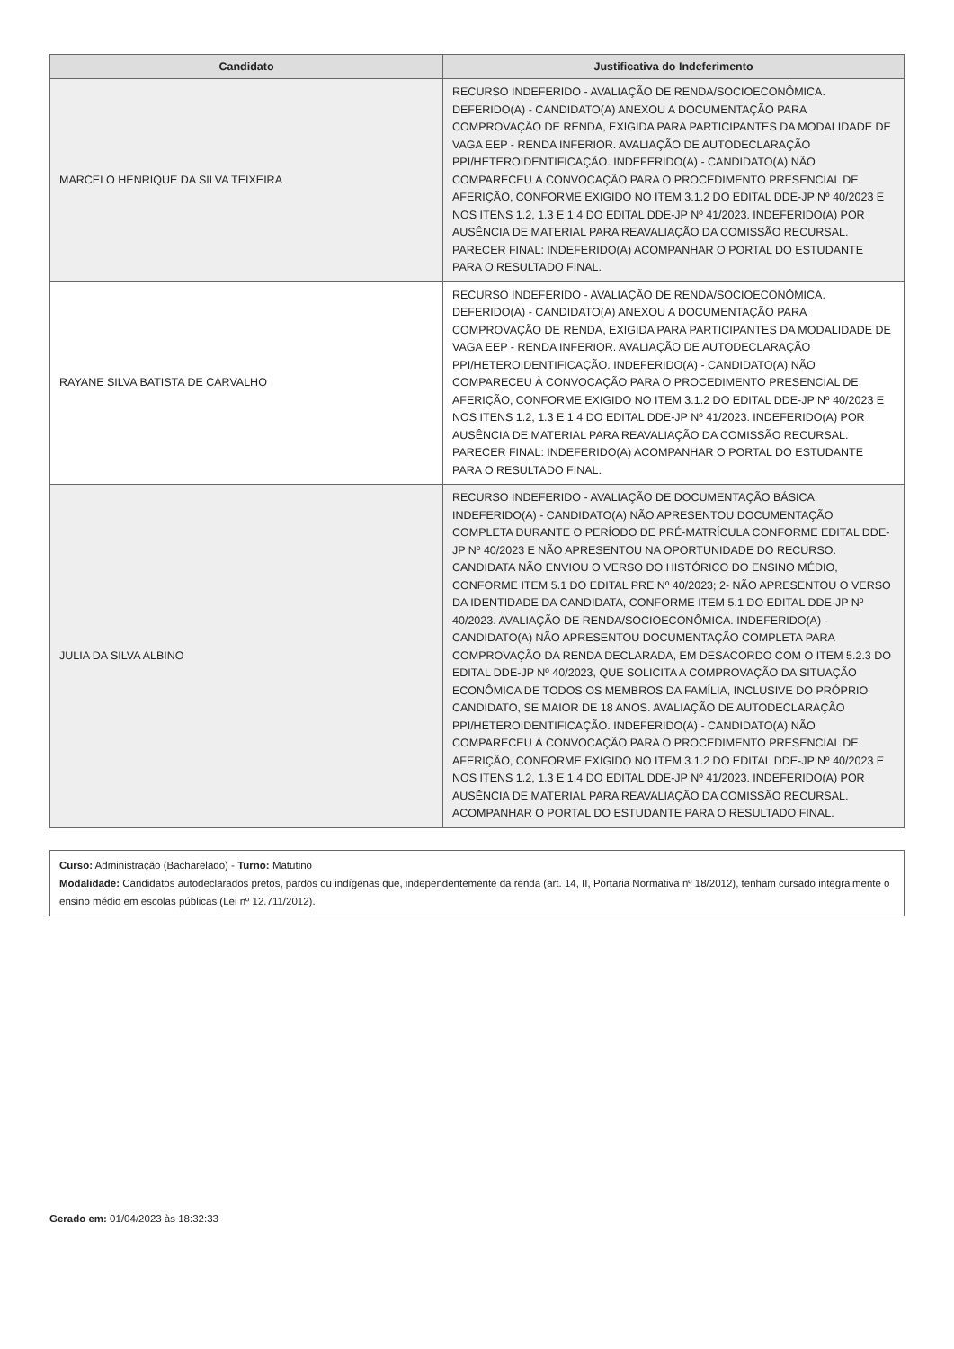| Candidato | Justificativa do Indeferimento |
| --- | --- |
| MARCELO HENRIQUE DA SILVA TEIXEIRA | RECURSO INDEFERIDO - AVALIAÇÃO DE RENDA/SOCIOECONÔMICA. DEFERIDO(A) - CANDIDATO(A) ANEXOU A DOCUMENTAÇÃO PARA COMPROVAÇÃO DE RENDA, EXIGIDA PARA PARTICIPANTES DA MODALIDADE DE VAGA EEP - RENDA INFERIOR. AVALIAÇÃO DE AUTODECLARAÇÃO PPI/HETEROIDENTIFICAÇÃO. INDEFERIDO(A) - CANDIDATO(A) NÃO COMPARECEU À CONVOCAÇÃO PARA O PROCEDIMENTO PRESENCIAL DE AFERIÇÃO, CONFORME EXIGIDO NO ITEM 3.1.2 DO EDITAL DDE-JP Nº 40/2023 E NOS ITENS 1.2, 1.3 E 1.4 DO EDITAL DDE-JP Nº 41/2023. INDEFERIDO(A) POR AUSÊNCIA DE MATERIAL PARA REAVALIAÇÃO DA COMISSÃO RECURSAL. PARECER FINAL: INDEFERIDO(A) ACOMPANHAR O PORTAL DO ESTUDANTE PARA O RESULTADO FINAL. |
| RAYANE SILVA BATISTA DE CARVALHO | RECURSO INDEFERIDO - AVALIAÇÃO DE RENDA/SOCIOECONÔMICA. DEFERIDO(A) - CANDIDATO(A) ANEXOU A DOCUMENTAÇÃO PARA COMPROVAÇÃO DE RENDA, EXIGIDA PARA PARTICIPANTES DA MODALIDADE DE VAGA EEP - RENDA INFERIOR. AVALIAÇÃO DE AUTODECLARAÇÃO PPI/HETEROIDENTIFICAÇÃO. INDEFERIDO(A) - CANDIDATO(A) NÃO COMPARECEU À CONVOCAÇÃO PARA O PROCEDIMENTO PRESENCIAL DE AFERIÇÃO, CONFORME EXIGIDO NO ITEM 3.1.2 DO EDITAL DDE-JP Nº 40/2023 E NOS ITENS 1.2, 1.3 E 1.4 DO EDITAL DDE-JP Nº 41/2023. INDEFERIDO(A) POR AUSÊNCIA DE MATERIAL PARA REAVALIAÇÃO DA COMISSÃO RECURSAL. PARECER FINAL: INDEFERIDO(A) ACOMPANHAR O PORTAL DO ESTUDANTE PARA O RESULTADO FINAL. |
| JULIA DA SILVA ALBINO | RECURSO INDEFERIDO - AVALIAÇÃO DE DOCUMENTAÇÃO BÁSICA. INDEFERIDO(A) - CANDIDATO(A) NÃO APRESENTOU DOCUMENTAÇÃO COMPLETA DURANTE O PERÍODO DE PRÉ-MATRÍCULA CONFORME EDITAL DDE-JP Nº 40/2023 E NÃO APRESENTOU NA OPORTUNIDADE DO RECURSO. CANDIDATA NÃO ENVIOU O VERSO DO HISTÓRICO DO ENSINO MÉDIO, CONFORME ITEM 5.1 DO EDITAL PRE Nº 40/2023; 2- NÃO APRESENTOU O VERSO DA IDENTIDADE DA CANDIDATA, CONFORME ITEM 5.1 DO EDITAL DDE-JP Nº 40/2023. AVALIAÇÃO DE RENDA/SOCIOECONÔMICA. INDEFERIDO(A) - CANDIDATO(A) NÃO APRESENTOU DOCUMENTAÇÃO COMPLETA PARA COMPROVAÇÃO DA RENDA DECLARADA, EM DESACORDO COM O ITEM 5.2.3 DO EDITAL DDE-JP Nº 40/2023, QUE SOLICITA A COMPROVAÇÃO DA SITUAÇÃO ECONÔMICA DE TODOS OS MEMBROS DA FAMÍLIA, INCLUSIVE DO PRÓPRIO CANDIDATO, SE MAIOR DE 18 ANOS. AVALIAÇÃO DE AUTODECLARAÇÃO PPI/HETEROIDENTIFICAÇÃO. INDEFERIDO(A) - CANDIDATO(A) NÃO COMPARECEU À CONVOCAÇÃO PARA O PROCEDIMENTO PRESENCIAL DE AFERIÇÃO, CONFORME EXIGIDO NO ITEM 3.1.2 DO EDITAL DDE-JP Nº 40/2023 E NOS ITENS 1.2, 1.3 E 1.4 DO EDITAL DDE-JP Nº 41/2023. INDEFERIDO(A) POR AUSÊNCIA DE MATERIAL PARA REAVALIAÇÃO DA COMISSÃO RECURSAL. ACOMPANHAR O PORTAL DO ESTUDANTE PARA O RESULTADO FINAL. |
Curso: Administração (Bacharelado) - Turno: Matutino
Modalidade: Candidatos autodeclarados pretos, pardos ou indígenas que, independentemente da renda (art. 14, II, Portaria Normativa nº 18/2012), tenham cursado integralmente o ensino médio em escolas públicas (Lei nº 12.711/2012).
Gerado em: 01/04/2023 às 18:32:33